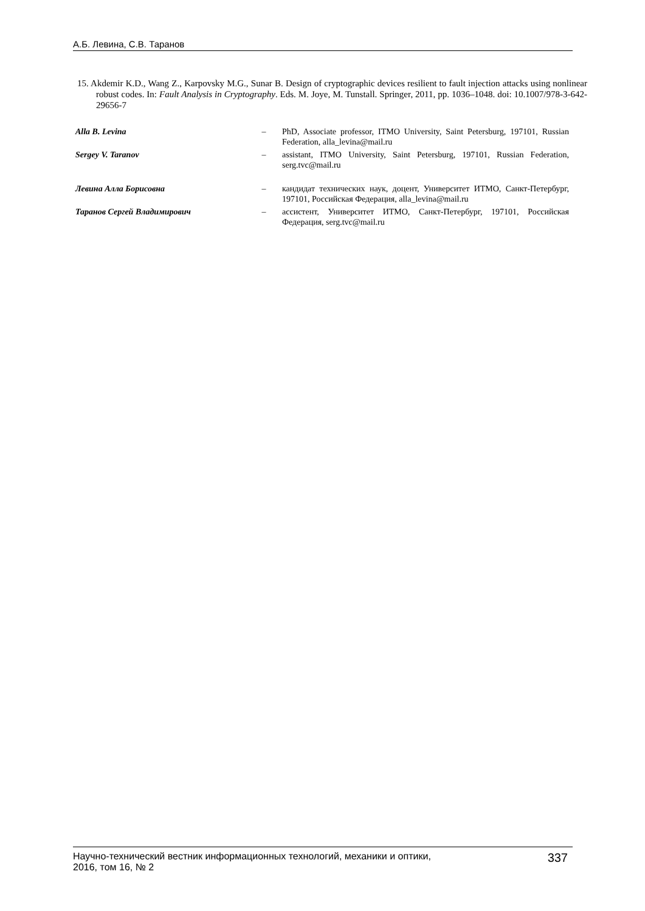А.Б. Левина, С.В. Таранов
15. Akdemir K.D., Wang Z., Karpovsky M.G., Sunar B. Design of cryptographic devices resilient to fault injection attacks using nonlinear robust codes. In: Fault Analysis in Cryptography. Eds. M. Joye, M. Tunstall. Springer, 2011, pp. 1036–1048. doi: 10.1007/978-3-642-29656-7
Alla B. Levina – PhD, Associate professor, ITMO University, Saint Petersburg, 197101, Russian Federation, alla_levina@mail.ru
Sergey V. Taranov – assistant, ITMO University, Saint Petersburg, 197101, Russian Federation, serg.tvc@mail.ru
Левина Алла Борисовна – кандидат технических наук, доцент, Университет ИТМО, Санкт-Петербург, 197101, Российская Федерация, alla_levina@mail.ru
Таранов Сергей Владимирович – ассистент, Университет ИТМО, Санкт-Петербург, 197101, Российская Федерация, serg.tvc@mail.ru
Научно-технический вестник информационных технологий, механики и оптики,
2016, том 16, № 2
337